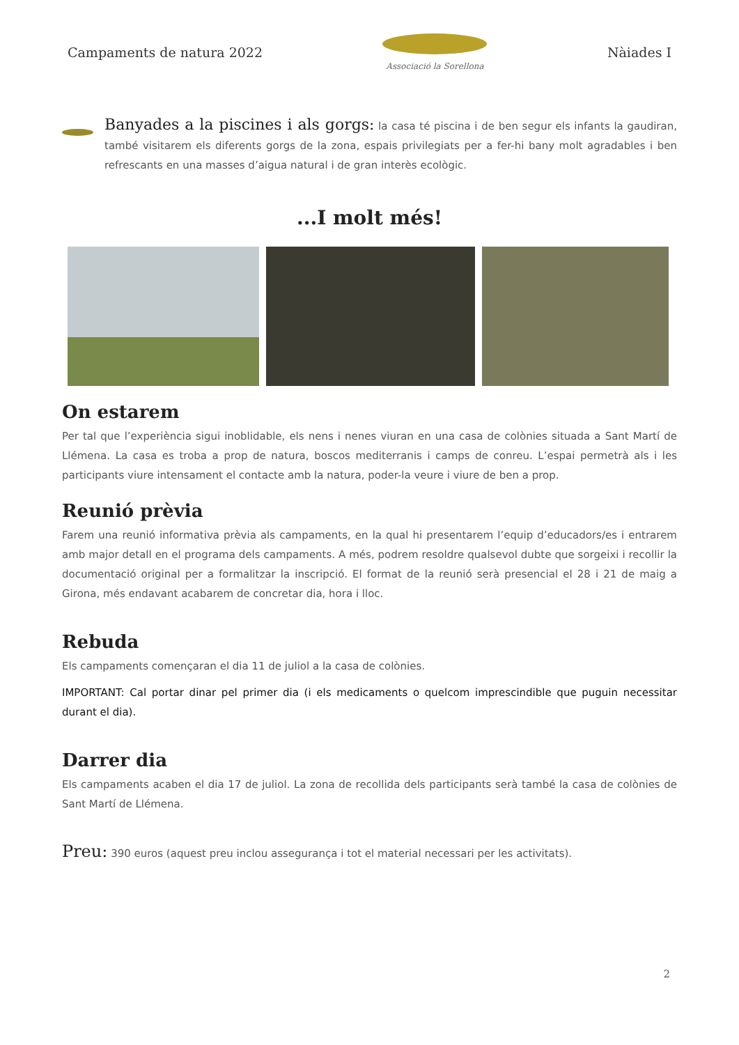Campaments de natura 2022
Associació la Sorellona
Nàiades I
Banyades a la piscines i als gorgs: la casa té piscina i de ben segur els infants la gaudiran, també visitarem els diferents gorgs de la zona, espais privilegiats per a fer-hi bany molt agradables i ben refrescants en una masses d’aigua natural i de gran interès ecològic.
...I molt més!
On estarem
Per tal que l’experiència sigui inoblidable, els nens i nenes viuran en una casa de colònies situada a Sant Martí de Llémena. La casa es troba a prop de natura, boscos mediterranis i camps de conreu. L’espai permetrà als i les participants viure intensament el contacte amb la natura, poder-la veure i viure de ben a prop.
Reunió prèvia
Farem una reunió informativa prèvia als campaments, en la qual hi presentarem l’equip d’educadors/es i entrarem amb major detall en el programa dels campaments. A més, podrem resoldre qualsevol dubte que sorgeixi i recollir la documentació original per a formalitzar la inscripció. El format de la reunió serà presencial el 28 i 21 de maig a Girona, més endavant acabarem de concretar dia, hora i lloc.
Rebuda
Els campaments començaran el dia 11 de juliol a la casa de colònies.
IMPORTANT: Cal portar dinar pel primer dia (i els medicaments o quelcom imprescindible que puguin necessitar durant el dia).
Darrer dia
Els campaments acaben el dia 17 de juliol. La zona de recollida dels participants serà també la casa de colònies de Sant Martí de Llémena.
Preu: 390 euros (aquest preu inclou assegurança i tot el material necessari per les activitats).
2